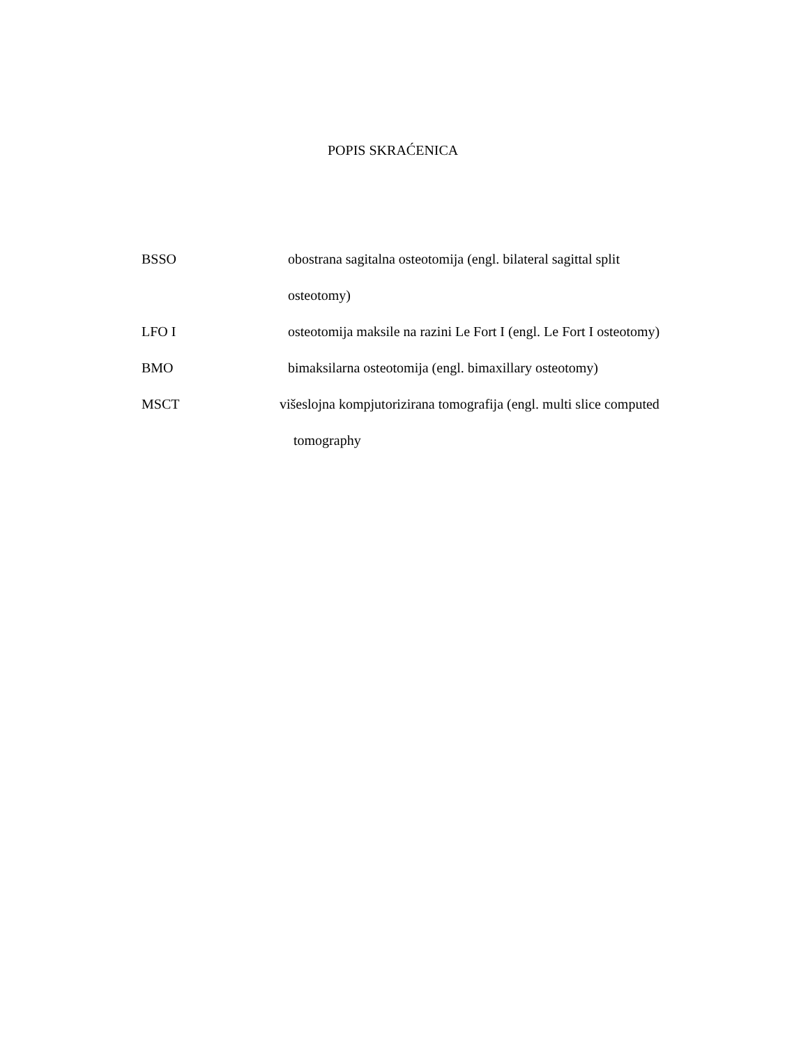POPIS SKRAĆENICA
BSSO obostrana sagitalna osteotomija (engl. bilateral sagittal split
osteotomy)
LFO I osteotomija maksile na razini Le Fort I (engl. Le Fort I osteotomy)
BMO bimaksilarna osteotomija (engl. bimaxillary osteotomy)
MSCT višeslojna kompjutorizirana tomografija (engl. multi slice computed
tomography